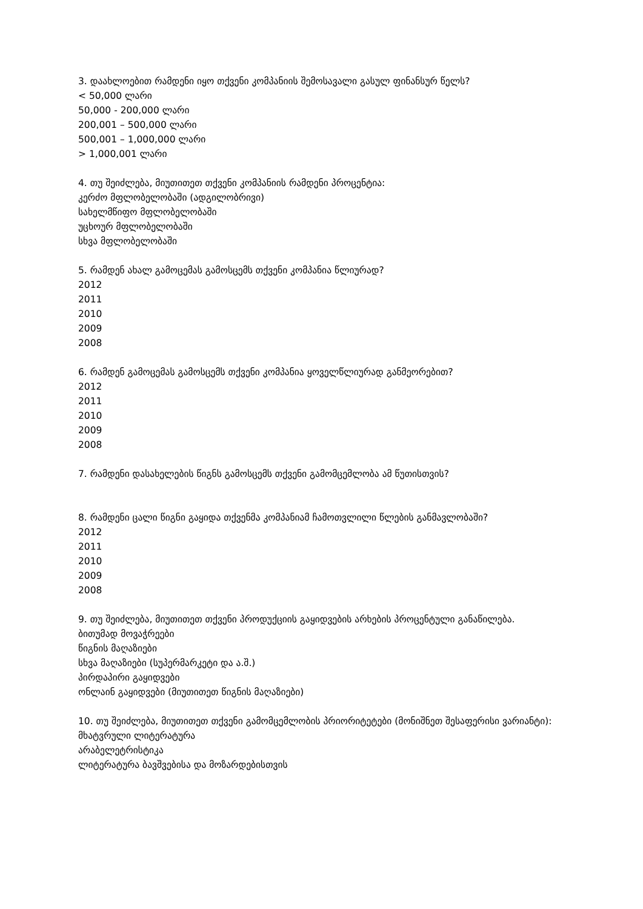3. დაახლოებით რამდენი იყო თქვენი კომპანიის შემოსავალი გასულ ფინანსურ წელს?
< 50,000 ლარი
50,000 - 200,000 ლარი
200,001 – 500,000 ლარი
500,001 – 1,000,000 ლარი
> 1,000,001 ლარი
4. თუ შეიძლება, მიუთითეთ თქვენი კომპანიის რამდენი პროცენტია:
კერძო მფლობელობაში (ადგილობრივი)
სახელმწიფო მფლობელობაში
უცხოურ მფლობელობაში
სხვა მფლობელობაში
5. რამდენ ახალ გამოცემას გამოსცემს თქვენი კომპანია წლიურად?
2012
2011
2010
2009
2008
6. რამდენ გამოცემას გამოსცემს თქვენი კომპანია ყოველწლიურად განმეორებით?
2012
2011
2010
2009
2008
7. რამდენი დასახელების წიგნს გამოსცემს თქვენი გამომცემლობა ამ წუთისთვის?
8. რამდენი ცალი წიგნი გაყიდა თქვენმა კომპანიამ ჩამოთვლილი წლების განმავლობაში?
2012
2011
2010
2009
2008
9. თუ შეიძლება, მიუთითეთ თქვენი პროდუქციის გაყიდვების არხების პროცენტული განაწილება.
ბითუმად მოვაჭრეები
წიგნის მაღაზიები
სხვა მაღაზიები (სუპერმარკეტი და ა.შ.)
პირდაპირი გაყიდვები
ონლაინ გაყიდვები (მიუთითეთ წიგნის მაღაზიები)
10. თუ შეიძლება, მიუთითეთ თქვენი გამომცემლობის პრიორიტეტები (მონიშნეთ შესაფერისი ვარიანტი):
მხატვრული ლიტერატურა
არაბელეტრისტიკა
ლიტერატურა ბავშვებისა და მოზარდებისთვის